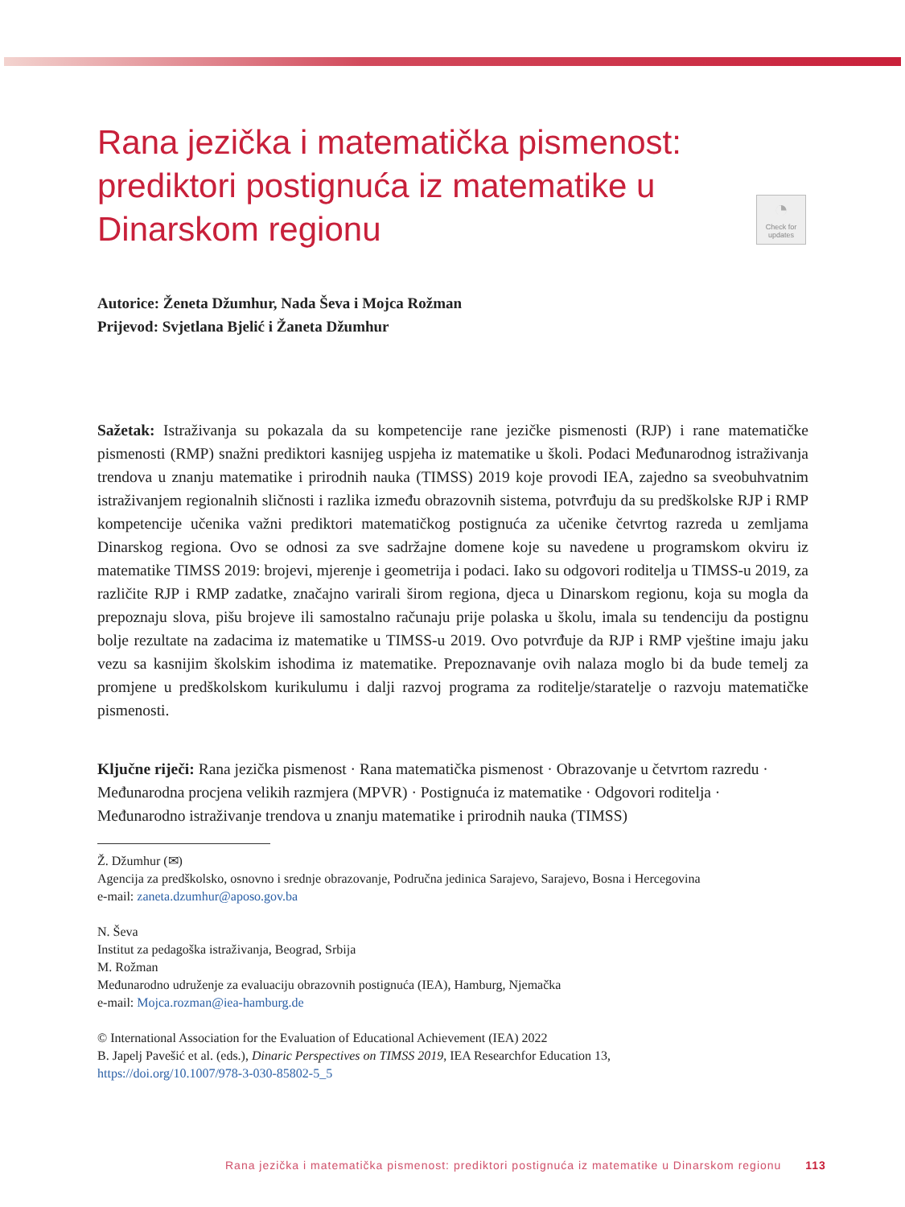◔
Check for updates
Rana jezička i matematička pismenost: prediktori postignuća iz matematike u Dinarskom regionu
Autorice: Ženeta Džumhur, Nada Ševa i Mojca Rožman
Prijevod: Svjetlana Bjelić i Žaneta Džumhur
Sažetak: Istraživanja su pokazala da su kompetencije rane jezičke pismenosti (RJP) i rane matematičke pismenosti (RMP) snažni prediktori kasnijeg uspjeha iz matematike u školi. Podaci Međunarodnog istraživanja trendova u znanju matematike i prirodnih nauka (TIMSS) 2019 koje provodi IEA, zajedno sa sveobuhvatnim istraživanjem regionalnih sličnosti i razlika između obrazovnih sistema, potvrđuju da su predškolske RJP i RMP kompetencije učenika važni prediktori matematičkog postignuća za učenike četvrtog razreda u zemljama Dinarskog regiona. Ovo se odnosi za sve sadržajne domene koje su navedene u programskom okviru iz matematike TIMSS 2019: brojevi, mjerenje i geometrija i podaci. Iako su odgovori roditelja u TIMSS-u 2019, za različite RJP i RMP zadatke, značajno varirali širom regiona, djeca u Dinarskom regionu, koja su mogla da prepoznaju slova, pišu brojeve ili samostalno računaju prije polaska u školu, imala su tendenciju da postignu bolje rezultate na zadacima iz matematike u TIMSS-u 2019. Ovo potvrđuje da RJP i RMP vještine imaju jaku vezu sa kasnijim školskim ishodima iz matematike. Prepoznavanje ovih nalaza moglo bi da bude temelj za promjene u predškolskom kurikulumu i dalji razvoj programa za roditelje/staratelje o razvoju matematičke pismenosti.
Ključne riječi: Rana jezička pismenost · Rana matematička pismenost · Obrazovanje u četvrtom razredu · Međunarodna procjena velikih razmjera (MPVR) · Postignuća iz matematike · Odgovori roditelja · Međunarodno istraživanje trendova u znanju matematike i prirodnih nauka (TIMSS)
Ž. Džumhur (✉)
Agencija za predškolsko, osnovno i srednje obrazovanje, Područna jedinica Sarajevo, Sarajevo, Bosna i Hercegovina
e-mail: zaneta.dzumhur@aposo.gov.ba
N. Ševa
Institut za pedagoška istraživanja, Beograd, Srbija
M. Rožman
Međunarodno udruženje za evaluaciju obrazovnih postignuća (IEA), Hamburg, Njemačka
e-mail: Mojca.rozman@iea-hamburg.de
© International Association for the Evaluation of Educational Achievement (IEA) 2022
B. Japelj Pavešić et al. (eds.), Dinaric Perspectives on TIMSS 2019, IEA Researchfor Education 13,
https://doi.org/10.1007/978-3-030-85802-5_5
Rana jezička i matematička pismenost: prediktori postignuća iz matematike u Dinarskom regionu 113